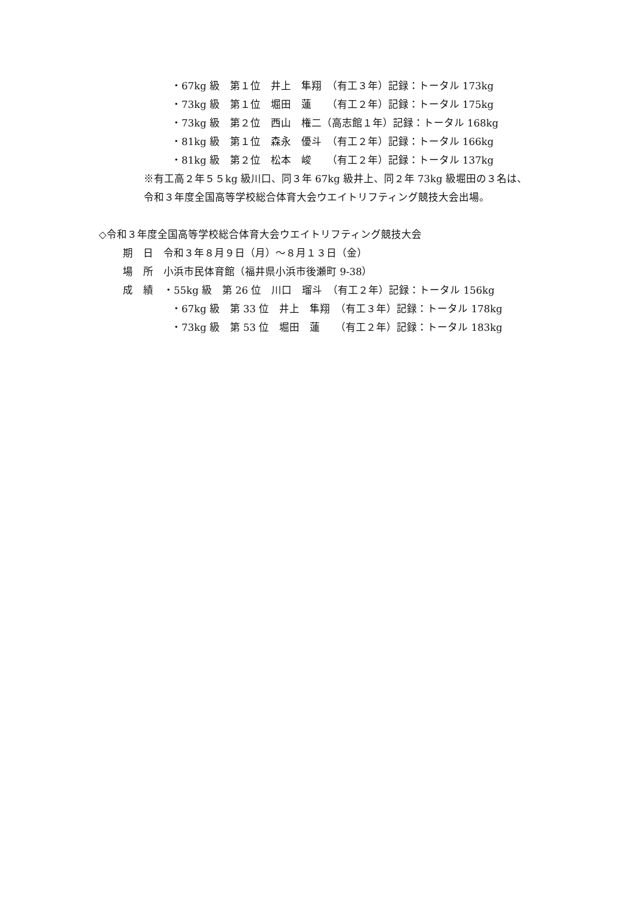・67kg 級　第１位　井上　隼翔　（有工３年）記録：トータル 173kg
・73kg 級　第１位　堀田　蓮　　（有工２年）記録：トータル 175kg
・73kg 級　第２位　西山　権二（高志館１年）記録：トータル 168kg
・81kg 級　第１位　森永　優斗　（有工２年）記録：トータル 166kg
・81kg 級　第２位　松本　峻　　（有工２年）記録：トータル 137kg
※有工高２年５５kg 級川口、同３年 67kg 級井上、同２年 73kg 級堀田の３名は、
令和３年度全国高等学校総合体育大会ウエイトリフティング競技大会出場。
◇令和３年度全国高等学校総合体育大会ウエイトリフティング競技大会
期　日　令和３年８月９日（月）～８月１３日（金）
場　所　小浜市民体育館（福井県小浜市後瀬町 9-38）
成　績　・55kg 級　第 26 位　川口　瑠斗　（有工２年）記録：トータル 156kg
・67kg 級　第 33 位　井上　隼翔　（有工３年）記録：トータル 178kg
・73kg 級　第 53 位　堀田　蓮　　（有工２年）記録：トータル 183kg